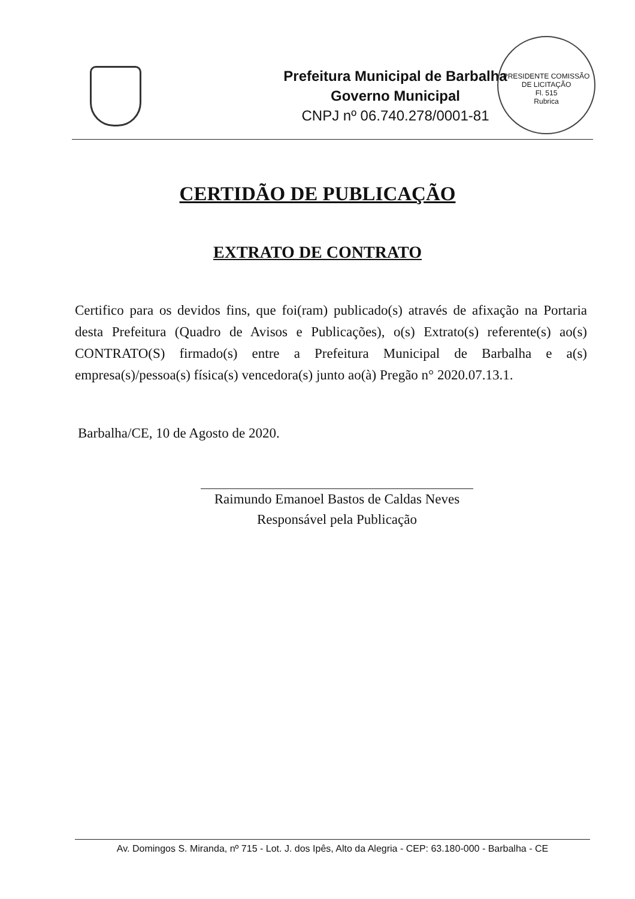Prefeitura Municipal de Barbalha
Governo Municipal
CNPJ nº 06.740.278/0001-81
PRESIDENTE COMISSÃO DE LICITAÇÃO
Fl. 515
Rubrica
CERTIDÃO DE PUBLICAÇÃO
EXTRATO DE CONTRATO
Certifico para os devidos fins, que foi(ram) publicado(s) através de afixação na Portaria desta Prefeitura (Quadro de Avisos e Publicações), o(s) Extrato(s) referente(s) ao(s) CONTRATO(S) firmado(s) entre a Prefeitura Municipal de Barbalha e a(s) empresa(s)/pessoa(s) física(s) vencedora(s) junto ao(à) Pregão n° 2020.07.13.1.
Barbalha/CE, 10 de Agosto de 2020.
Raimundo Emanoel Bastos de Caldas Neves
Responsável pela Publicação
Av. Domingos S. Miranda, nº 715 - Lot. J. dos Ipês, Alto da Alegria - CEP: 63.180-000 - Barbalha - CE